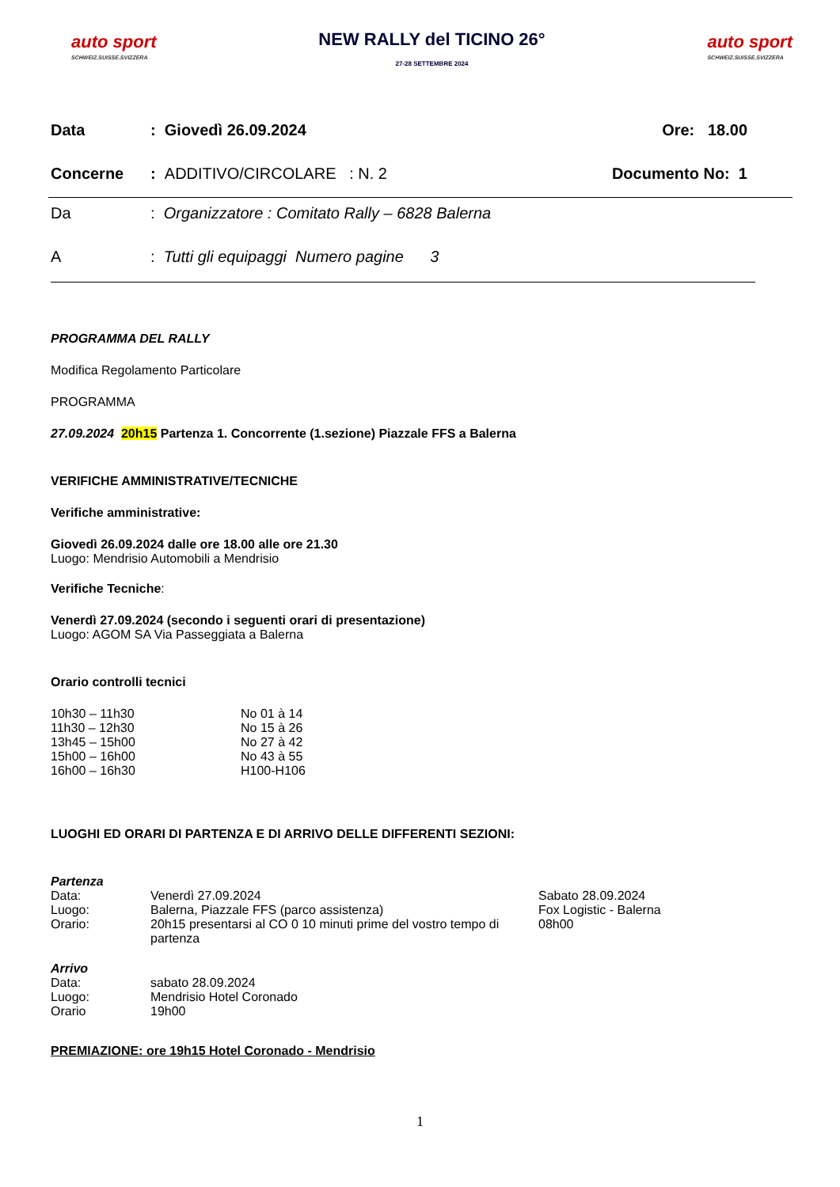auto sport
SCHWEIZ.SUISSE.SVIZZERA
NEW RALLY del TICINO 26°
27-28 SETTEMBRE 2024
auto sport
SCHWEIZ.SUISSE.SVIZZERA
| Data | : Giovedì 26.09.2024 | Ore: 18.00 |
| Concerne | : ADDITIVO/CIRCOLARE : N. 2 | Documento No: 1 |
| Da | : Organizzatore : Comitato Rally – 6828 Balerna |
| A | : Tutti gli equipaggi Numero pagine 3 |
PROGRAMMA DEL RALLY
Modifica Regolamento Particolare
PROGRAMMA
27.09.2024 20h15 Partenza 1. Concorrente (1.sezione) Piazzale FFS a Balerna
VERIFICHE AMMINISTRATIVE/TECNICHE
Verifiche amministrative:
Giovedì 26.09.2024 dalle ore 18.00 alle ore 21.30
Luogo: Mendrisio Automobili a Mendrisio
Verifiche Tecniche:
Venerdì 27.09.2024 (secondo i seguenti orari di presentazione)
Luogo: AGOM SA Via Passeggiata a Balerna
Orario controlli tecnici
| 10h30 – 11h30 | No 01 à 14 |
| 11h30 – 12h30 | No 15 à 26 |
| 13h45 – 15h00 | No 27 à 42 |
| 15h00 – 16h00 | No 43 à 55 |
| 16h00 – 16h30 | H100-H106 |
LUOGHI ED ORARI DI PARTENZA E DI ARRIVO DELLE DIFFERENTI SEZIONI:
Partenza
| Data: | Venerdì 27.09.2024 | Sabato 28.09.2024 |
| Luogo: | Balerna, Piazzale FFS (parco assistenza) | Fox Logistic - Balerna |
| Orario: | 20h15 presentarsi al CO 0 10 minuti prime del vostro tempo di partenza | 08h00 |
Arrivo
| Data: | sabato 28.09.2024 |
| Luogo: | Mendrisio Hotel Coronado |
| Orario | 19h00 |
PREMIAZIONE: ore 19h15 Hotel Coronado - Mendrisio
1